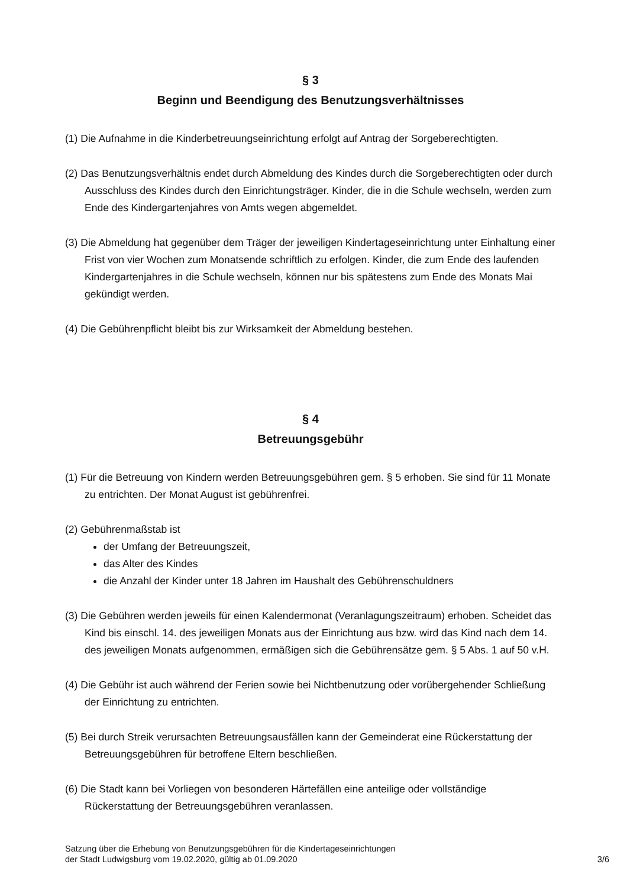§ 3
Beginn und Beendigung des Benutzungsverhältnisses
(1) Die Aufnahme in die Kinderbetreuungseinrichtung erfolgt auf Antrag der Sorgeberechtigten.
(2) Das Benutzungsverhältnis endet durch Abmeldung des Kindes durch die Sorgeberechtigten oder durch Ausschluss des Kindes durch den Einrichtungsträger. Kinder, die in die Schule wechseln, werden zum Ende des Kindergartenjahres von Amts wegen abgemeldet.
(3) Die Abmeldung hat gegenüber dem Träger der jeweiligen Kindertageseinrichtung unter Einhaltung einer Frist von vier Wochen zum Monatsende schriftlich zu erfolgen. Kinder, die zum Ende des laufenden Kindergartenjahres in die Schule wechseln, können nur bis spätestens zum Ende des Monats Mai gekündigt werden.
(4) Die Gebührenpflicht bleibt bis zur Wirksamkeit der Abmeldung bestehen.
§ 4
Betreuungsgebühr
(1) Für die Betreuung von Kindern werden Betreuungsgebühren gem. § 5 erhoben. Sie sind für 11 Monate zu entrichten. Der Monat August ist gebührenfrei.
(2) Gebührenmaßstab ist
der Umfang der Betreuungszeit,
das Alter des Kindes
die Anzahl der Kinder unter 18 Jahren im Haushalt des Gebührenschuldners
(3) Die Gebühren werden jeweils für einen Kalendermonat (Veranlagungszeitraum) erhoben. Scheidet das Kind bis einschl. 14. des jeweiligen Monats aus der Einrichtung aus bzw. wird das Kind nach dem 14. des jeweiligen Monats aufgenommen, ermäßigen sich die Gebührensätze gem. § 5 Abs. 1 auf 50 v.H.
(4) Die Gebühr ist auch während der Ferien sowie bei Nichtbenutzung oder vorübergehender Schließung der Einrichtung zu entrichten.
(5) Bei durch Streik verursachten Betreuungsausfällen kann der Gemeinderat eine Rückerstattung der Betreuungsgebühren für betroffene Eltern beschließen.
(6) Die Stadt kann bei Vorliegen von besonderen Härtefällen eine anteilige oder vollständige Rückerstattung der Betreuungsgebühren veranlassen.
Satzung über die Erhebung von Benutzungsgebühren für die Kindertageseinrichtungen
der Stadt Ludwigsburg vom 19.02.2020, gültig ab 01.09.2020
3/6